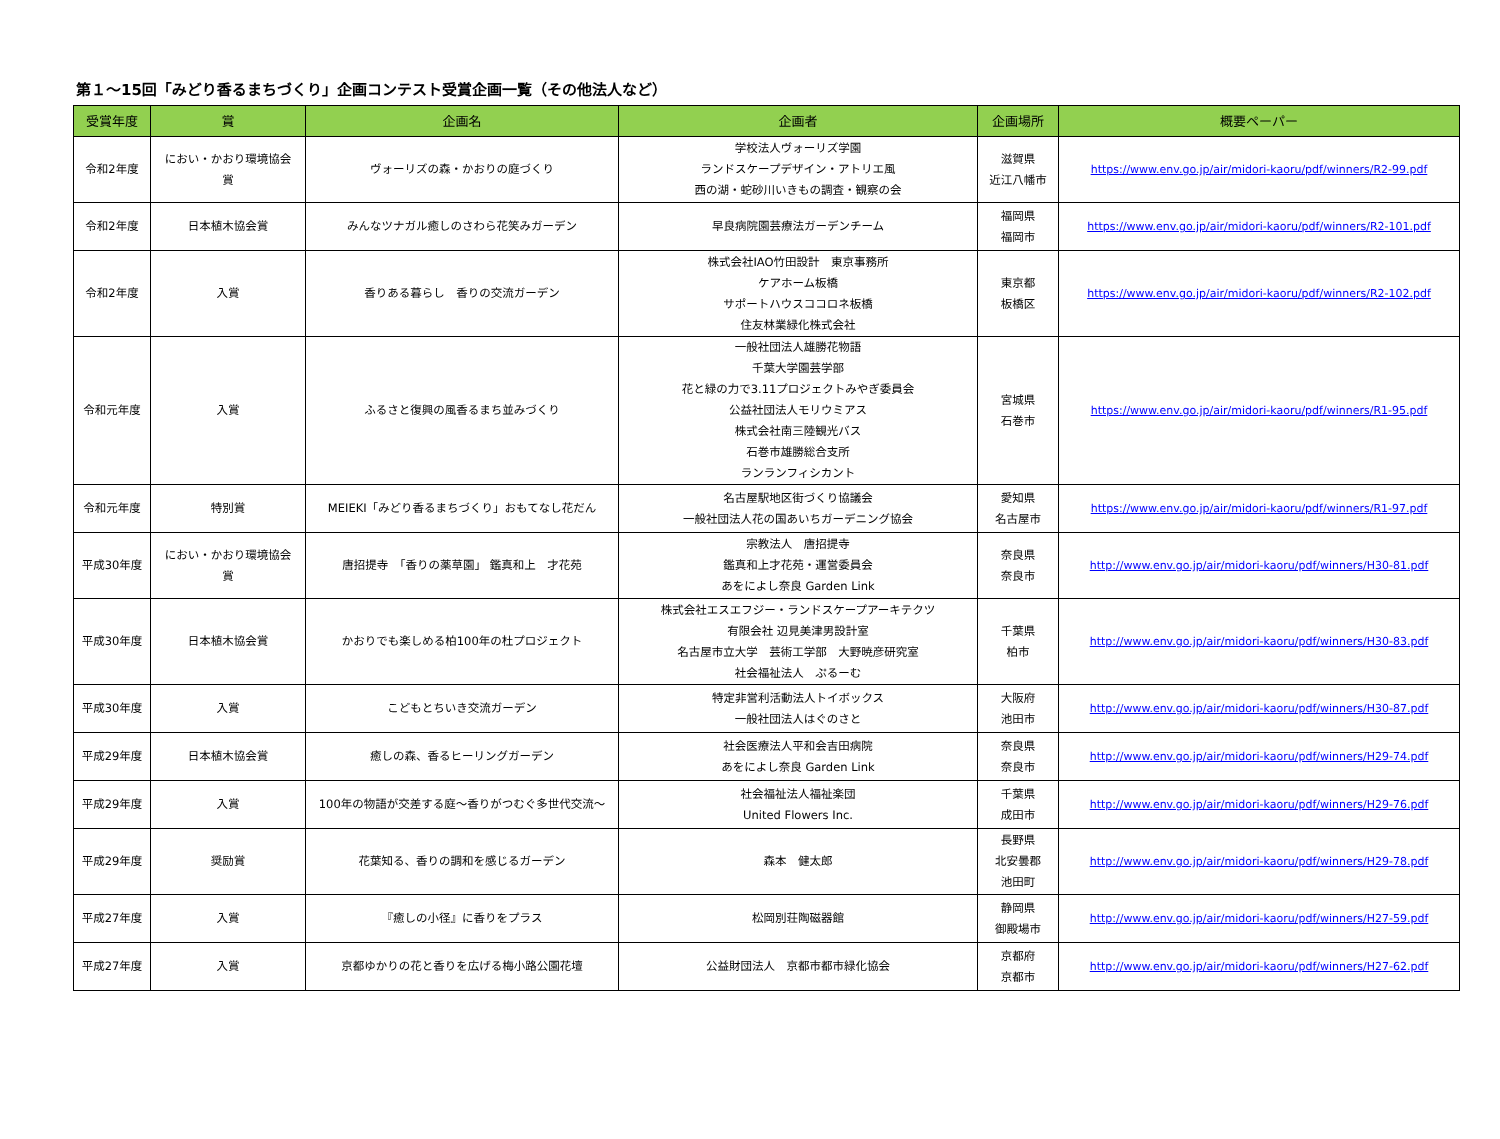第１～15回「みどり香るまちづくり」企画コンテスト受賞企画一覧（その他法人など）
| 受賞年度 | 賞 | 企画名 | 企画者 | 企画場所 | 概要ペーパー |
| --- | --- | --- | --- | --- | --- |
| 令和2年度 | におい・かおり環境協会 賞 | ヴォーリズの森・かおりの庭づくり | 学校法人ヴォーリズ学園 ランドスケープデザイン・アトリエ風 西の湖・蛇砂川いきもの調査・観察の会 | 滋賀県 近江八幡市 | https://www.env.go.jp/air/midori-kaoru/pdf/winners/R2-99.pdf |
| 令和2年度 | 日本植木協会賞 | みんなツナガル癒しのさわら花笑みガーデン | 早良病院園芸療法ガーデンチーム | 福岡県 福岡市 | https://www.env.go.jp/air/midori-kaoru/pdf/winners/R2-101.pdf |
| 令和2年度 | 入賞 | 香りある暮らし 香りの交流ガーデン | 株式会社IAO竹田設計 東京事務所 ケアホーム板橋 サポートハウスココロネ板橋 住友林業緑化株式会社 | 東京都 板橋区 | https://www.env.go.jp/air/midori-kaoru/pdf/winners/R2-102.pdf |
| 令和元年度 | 入賞 | ふるさと復興の風香るまち並みづくり | 一般社団法人雄勝花物語 千葉大学園芸学部 花と緑の力で3.11プロジェクトみやぎ委員会 公益社団法人モリウミアス 株式会社南三陸観光バス 石巻市雄勝総合支所 ランランフィシカント | 宮城県 石巻市 | https://www.env.go.jp/air/midori-kaoru/pdf/winners/R1-95.pdf |
| 令和元年度 | 特別賞 | MEIEKI「みどり香るまちづくり」おもてなし花だん | 名古屋駅地区街づくり協議会 一般社団法人花の国あいちガーデニング協会 | 愛知県 名古屋市 | https://www.env.go.jp/air/midori-kaoru/pdf/winners/R1-97.pdf |
| 平成30年度 | におい・かおり環境協会 賞 | 唐招提寺 「香りの薬草園」 鑑真和上 才花苑 | 宗教法人 唐招提寺 鑑真和上才花苑・運営委員会 あをによし奈良 Garden Link | 奈良県 奈良市 | http://www.env.go.jp/air/midori-kaoru/pdf/winners/H30-81.pdf |
| 平成30年度 | 日本植木協会賞 | かおりでも楽しめる柏100年の杜プロジェクト | 株式会社エスエフジー・ランドスケープアーキテクツ 有限会社 辺見美津男設計室 名古屋市立大学 芸術工学部 大野暁彦研究室 社会福祉法人 ぷるーむ | 千葉県 柏市 | http://www.env.go.jp/air/midori-kaoru/pdf/winners/H30-83.pdf |
| 平成30年度 | 入賞 | こどもとちいき交流ガーデン | 特定非営利活動法人トイボックス 一般社団法人はぐのさと | 大阪府 池田市 | http://www.env.go.jp/air/midori-kaoru/pdf/winners/H30-87.pdf |
| 平成29年度 | 日本植木協会賞 | 癒しの森、香るヒーリングガーデン | 社会医療法人平和会吉田病院 あをによし奈良 Garden Link | 奈良県 奈良市 | http://www.env.go.jp/air/midori-kaoru/pdf/winners/H29-74.pdf |
| 平成29年度 | 入賞 | 100年の物語が交差する庭～香りがつむぐ多世代交流～ | 社会福祉法人福祉楽団 United Flowers Inc. | 千葉県 成田市 | http://www.env.go.jp/air/midori-kaoru/pdf/winners/H29-76.pdf |
| 平成29年度 | 奨励賞 | 花葉知る、香りの調和を感じるガーデン | 森本 健太郎 | 長野県 北安曇郡 池田町 | http://www.env.go.jp/air/midori-kaoru/pdf/winners/H29-78.pdf |
| 平成27年度 | 入賞 | 『癒しの小径』に香りをプラス | 松岡別荘陶磁器館 | 静岡県 御殿場市 | http://www.env.go.jp/air/midori-kaoru/pdf/winners/H27-59.pdf |
| 平成27年度 | 入賞 | 京都ゆかりの花と香りを広げる梅小路公園花壇 | 公益財団法人 京都市都市緑化協会 | 京都府 京都市 | http://www.env.go.jp/air/midori-kaoru/pdf/winners/H27-62.pdf |